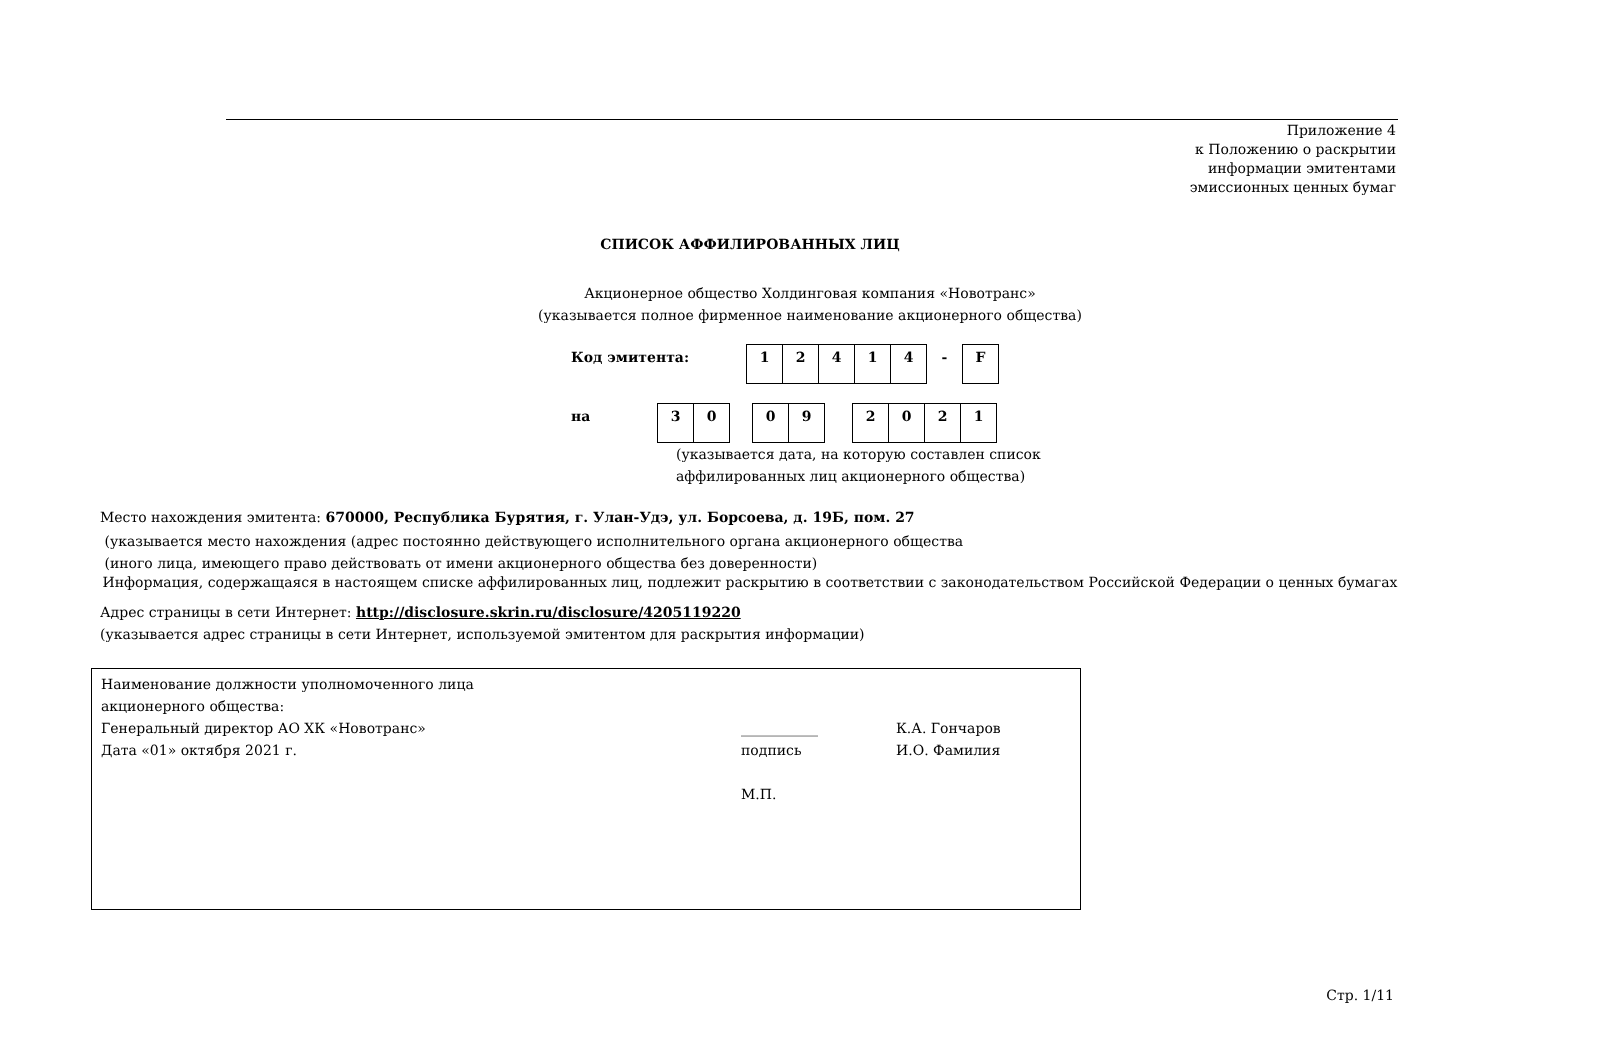Приложение 4
к Положению о раскрытии
информации эмитентами
эмиссионных ценных бумаг
СПИСОК АФФИЛИРОВАННЫХ ЛИЦ
Акционерное общество Холдинговая компания «Новотранс»
(указывается полное фирменное наименование акционерного общества)
| Код эмитента: | 1 | 2 | 4 | 1 | 4 | - | F |
| на | 3 | 0 | | 0 | 9 | | 2 | 0 | 2 | 1 |
(указывается дата, на которую составлен список
аффилированных лиц акционерного общества)
Место нахождения эмитента: 670000, Республика Бурятия, г. Улан-Удэ, ул. Борсоева, д. 19Б, пом. 27
(указывается место нахождения (адрес постоянно действующего исполнительного органа акционерного общества
(иного лица, имеющего право действовать от имени акционерного общества без доверенности)
Информация, содержащаяся в настоящем списке аффилированных лиц, подлежит раскрытию в соответствии с законодательством Российской Федерации о ценных бумагах
Адрес страницы в сети Интернет: http://disclosure.skrin.ru/disclosure/4205119220
(указывается адрес страницы в сети Интернет, используемой эмитентом для раскрытия информации)
Наименование должности уполномоченного лица
акционерного общества:
Генеральный директор АО ХК «Новотранс»
Дата «01» октября 2021 г.
___________
подпись
М.П.
К.А. Гончаров
И.О. Фамилия
Стр. 1/11